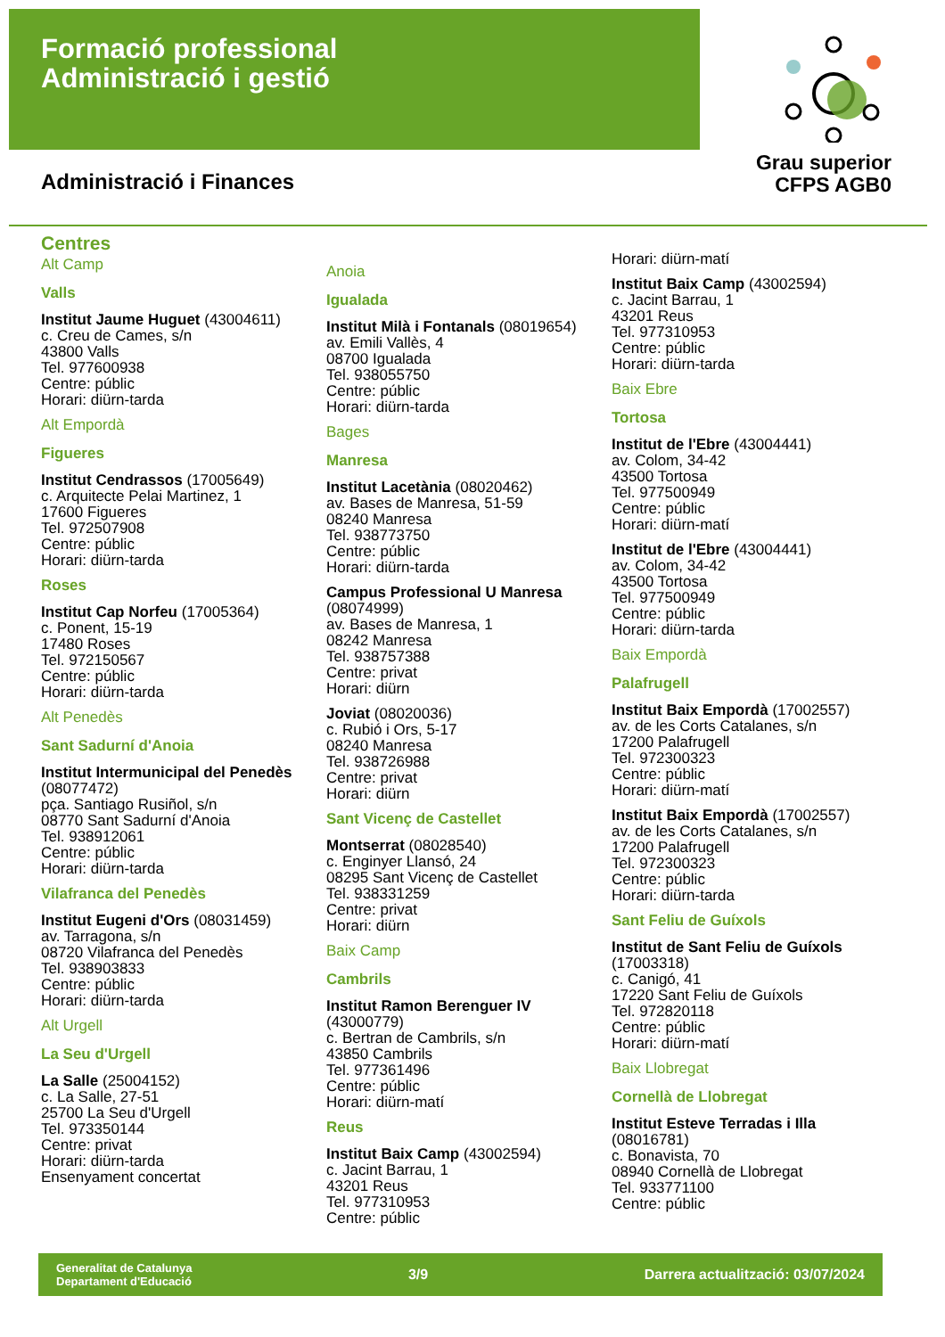Formació professional
Administració i gestió
Grau superior
CFPS AGB0
Administració i Finances
Centres
Alt Camp
Valls
Institut Jaume Huguet (43004611)
c. Creu de Cames, s/n
43800 Valls
Tel. 977600938
Centre: públic
Horari: diürn-tarda
Alt Empordà
Figueres
Institut Cendrassos (17005649)
c. Arquitecte Pelai Martinez, 1
17600 Figueres
Tel. 972507908
Centre: públic
Horari: diürn-tarda
Roses
Institut Cap Norfeu (17005364)
c. Ponent, 15-19
17480 Roses
Tel. 972150567
Centre: públic
Horari: diürn-tarda
Alt Penedès
Sant Sadurní d'Anoia
Institut Intermunicipal del Penedès (08077472)
pça. Santiago Rusiñol, s/n
08770 Sant Sadurní d'Anoia
Tel. 938912061
Centre: públic
Horari: diürn-tarda
Vilafranca del Penedès
Institut Eugeni d'Ors (08031459)
av. Tarragona, s/n
08720 Vilafranca del Penedès
Tel. 938903833
Centre: públic
Horari: diürn-tarda
Alt Urgell
La Seu d'Urgell
La Salle (25004152)
c. La Salle, 27-51
25700 La Seu d'Urgell
Tel. 973350144
Centre: privat
Horari: diürn-tarda
Ensenyament concertat
Anoia
Igualada
Institut Milà i Fontanals (08019654)
av. Emili Vallès, 4
08700 Igualada
Tel. 938055750
Centre: públic
Horari: diürn-tarda
Bages
Manresa
Institut Lacetània (08020462)
av. Bases de Manresa, 51-59
08240 Manresa
Tel. 938773750
Centre: públic
Horari: diürn-tarda
Campus Professional U Manresa (08074999)
av. Bases de Manresa, 1
08242 Manresa
Tel. 938757388
Centre: privat
Horari: diürn
Joviat (08020036)
c. Rubió i Ors, 5-17
08240 Manresa
Tel. 938726988
Centre: privat
Horari: diürn
Sant Vicenç de Castellet
Montserrat (08028540)
c. Enginyer Llansó, 24
08295 Sant Vicenç de Castellet
Tel. 938331259
Centre: privat
Horari: diürn
Baix Camp
Cambrils
Institut Ramon Berenguer IV (43000779)
c. Bertran de Cambrils, s/n
43850 Cambrils
Tel. 977361496
Centre: públic
Horari: diürn-matí
Reus
Institut Baix Camp (43002594)
c. Jacint Barrau, 1
43201 Reus
Tel. 977310953
Centre: públic
Horari: diürn-matí
Institut Baix Camp (43002594)
c. Jacint Barrau, 1
43201 Reus
Tel. 977310953
Centre: públic
Horari: diürn-tarda
Baix Ebre
Tortosa
Institut de l'Ebre (43004441)
av. Colom, 34-42
43500 Tortosa
Tel. 977500949
Centre: públic
Horari: diürn-matí
Institut de l'Ebre (43004441)
av. Colom, 34-42
43500 Tortosa
Tel. 977500949
Centre: públic
Horari: diürn-tarda
Baix Empordà
Palafrugell
Institut Baix Empordà (17002557)
av. de les Corts Catalanes, s/n
17200 Palafrugell
Tel. 972300323
Centre: públic
Horari: diürn-matí
Institut Baix Empordà (17002557)
av. de les Corts Catalanes, s/n
17200 Palafrugell
Tel. 972300323
Centre: públic
Horari: diürn-tarda
Sant Feliu de Guíxols
Institut de Sant Feliu de Guíxols (17003318)
c. Canigó, 41
17220 Sant Feliu de Guíxols
Tel. 972820118
Centre: públic
Horari: diürn-matí
Baix Llobregat
Cornellà de Llobregat
Institut Esteve Terradas i Illa (08016781)
c. Bonavista, 70
08940 Cornellà de Llobregat
Tel. 933771100
Centre: públic
Generalitat de Catalunya
Departament d'Educació
3/9
Darrera actualització: 03/07/2024